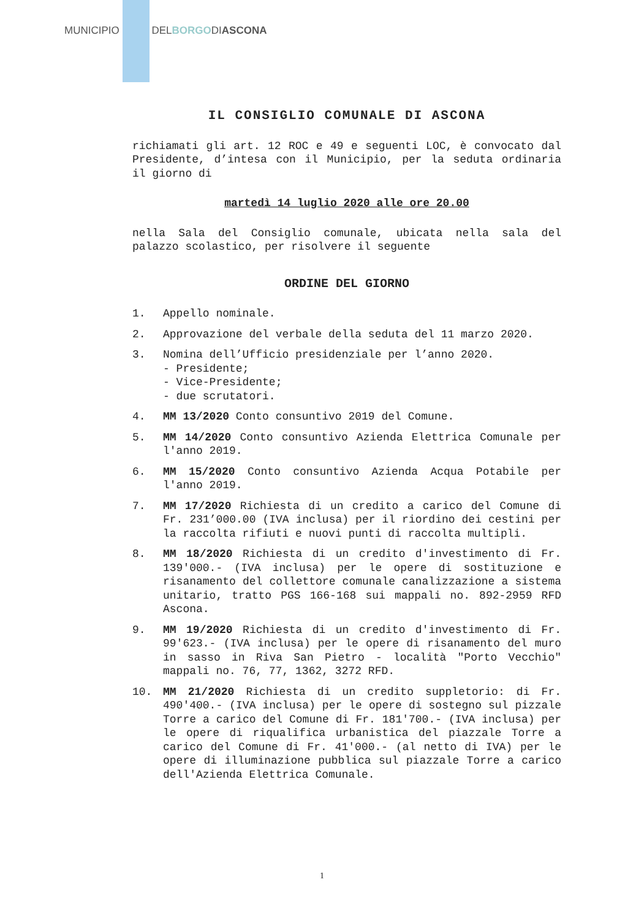MUNICIPIO DELBORGODIASCONA
IL CONSIGLIO COMUNALE DI ASCONA
richiamati gli art. 12 ROC e 49 e seguenti LOC, è convocato dal Presidente, d’intesa con il Municipio, per la seduta ordinaria il giorno di
martedì 14 luglio 2020 alle ore 20.00
nella Sala del Consiglio comunale, ubicata nella sala del palazzo scolastico, per risolvere il seguente
ORDINE DEL GIORNO
1. Appello nominale.
2. Approvazione del verbale della seduta del 11 marzo 2020.
3. Nomina dell’Ufficio presidenziale per l’anno 2020.
- Presidente;
- Vice-Presidente;
- due scrutatori.
4. MM 13/2020 Conto consuntivo 2019 del Comune.
5. MM 14/2020 Conto consuntivo Azienda Elettrica Comunale per l'anno 2019.
6. MM 15/2020 Conto consuntivo Azienda Acqua Potabile per l'anno 2019.
7. MM 17/2020 Richiesta di un credito a carico del Comune di Fr. 231’000.00 (IVA inclusa) per il riordino dei cestini per la raccolta rifiuti e nuovi punti di raccolta multipli.
8. MM 18/2020 Richiesta di un credito d'investimento di Fr. 139'000.- (IVA inclusa) per le opere di sostituzione e risanamento del collettore comunale canalizzazione a sistema unitario, tratto PGS 166-168 sui mappali no. 892-2959 RFD Ascona.
9. MM 19/2020 Richiesta di un credito d'investimento di Fr. 99'623.- (IVA inclusa) per le opere di risanamento del muro in sasso in Riva San Pietro - località "Porto Vecchio" mappali no. 76, 77, 1362, 3272 RFD.
10. MM 21/2020 Richiesta di un credito suppletorio: di Fr. 490'400.- (IVA inclusa) per le opere di sostegno sul pizzale Torre a carico del Comune di Fr. 181'700.- (IVA inclusa) per le opere di riqualifica urbanistica del piazzale Torre a carico del Comune di Fr. 41'000.- (al netto di IVA) per le opere di illuminazione pubblica sul piazzale Torre a carico dell'Azienda Elettrica Comunale.
1